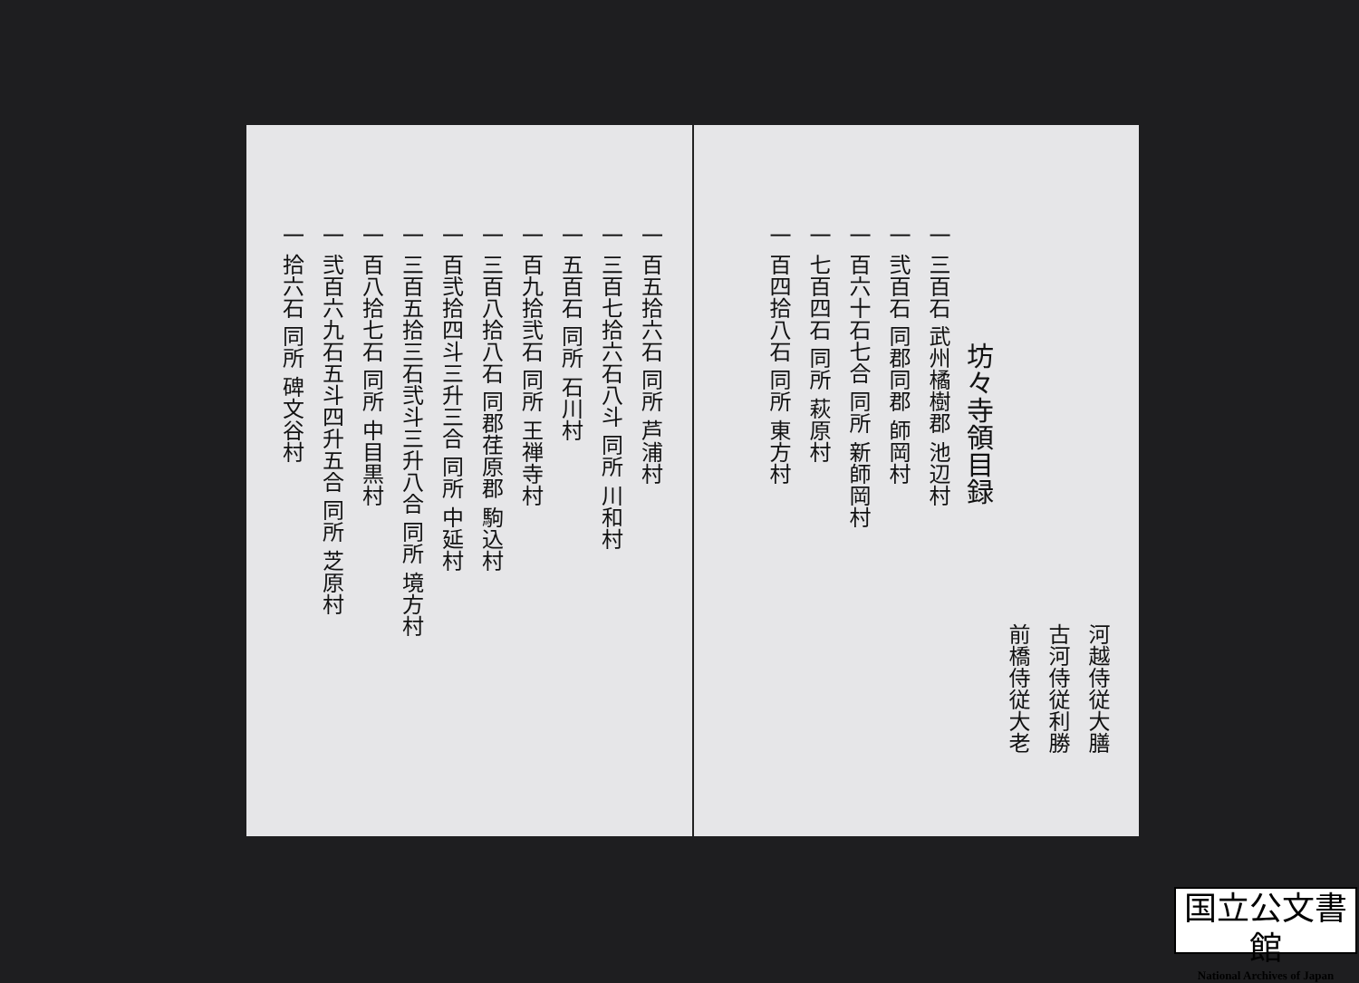河越侍従大膳
古河侍従利勝
前橋侍従大老
坊々寺領目録
一 三百石 武州橘樹郡 池辺村
一 弐百石 同郡同郡 師岡村
一 百六十石七合 同所 新師岡村
一 七百四石 同所 萩原村
一 百四拾八石 同所 東方村
一 百五拾六石 同所 芦浦村
一 三百七拾六石八斗 同所 川和村
一 五百石 同所 石川村
一 百九拾弐石 同所 王禅寺村
一 三百八拾八石 同郡荏原郡 駒込村
一 百弐拾四斗三升三合 同所 中延村
一 三百五拾三石弐斗三升八合 同所 境方村
一 百八拾七石 同所 中目黒村
一 弐百六九石五斗四升五合 同所 芝原村
一 拾六石 同所 碑文谷村
国立公文書館
National Archives of Japan